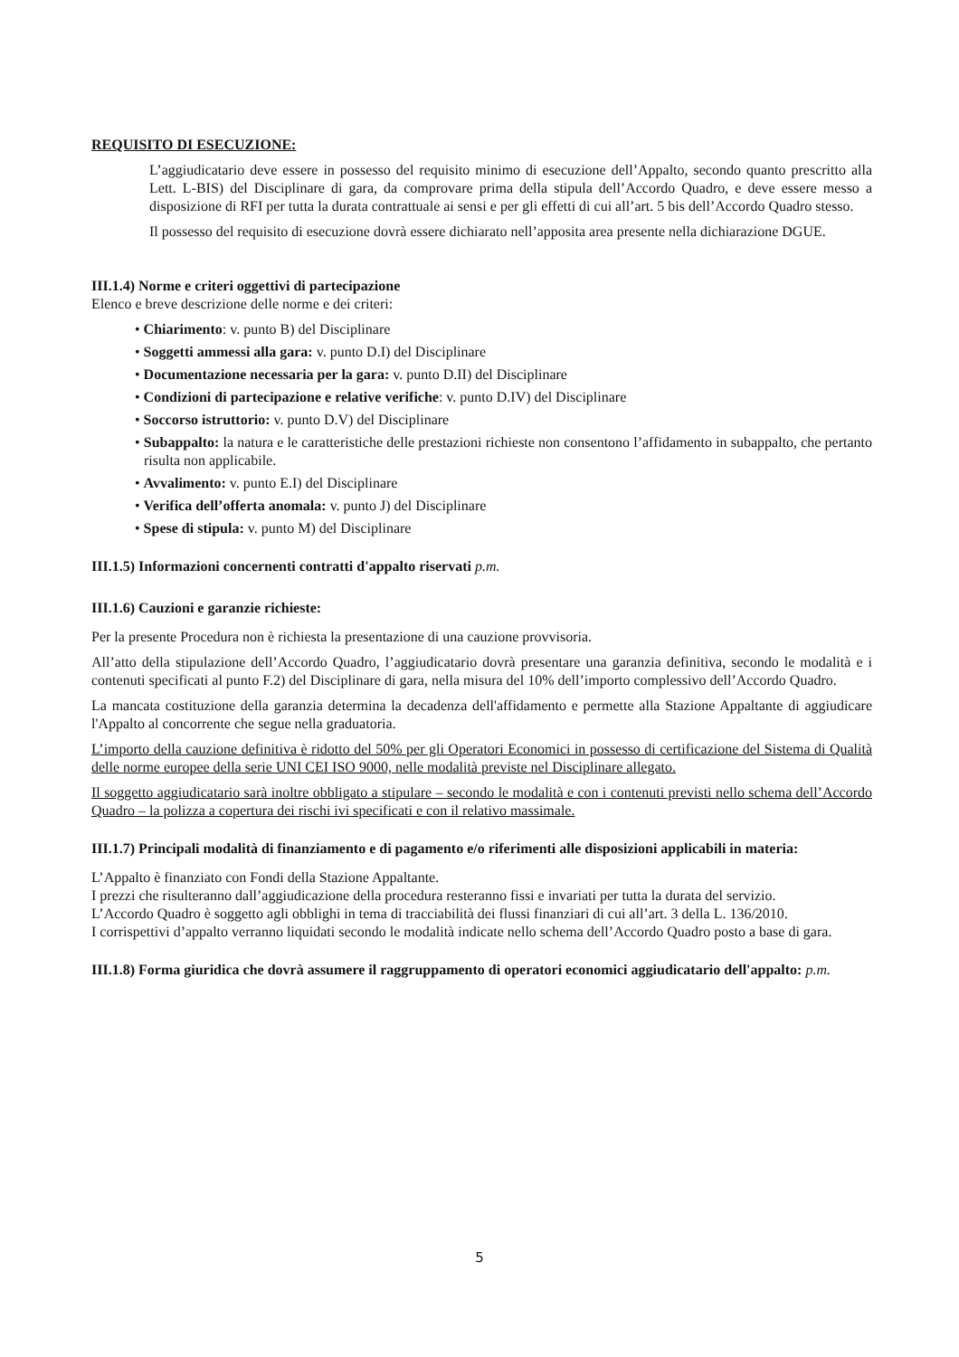REQUISITO DI ESECUZIONE:
L’aggiudicatario deve essere in possesso del requisito minimo di esecuzione dell’Appalto, secondo quanto prescritto alla Lett. L-BIS) del Disciplinare di gara, da comprovare prima della stipula dell’Accordo Quadro, e deve essere messo a disposizione di RFI per tutta la durata contrattuale ai sensi e per gli effetti di cui all’art. 5 bis dell’Accordo Quadro stesso.
Il possesso del requisito di esecuzione dovrà essere dichiarato nell’apposita area presente nella dichiarazione DGUE.
III.1.4) Norme e criteri oggettivi di partecipazione
Elenco e breve descrizione delle norme e dei criteri:
• Chiarimento: v. punto B) del Disciplinare
• Soggetti ammessi alla gara: v. punto D.I) del Disciplinare
• Documentazione necessaria per la gara: v. punto D.II) del Disciplinare
• Condizioni di partecipazione e relative verifiche: v. punto D.IV) del Disciplinare
• Soccorso istruttorio: v. punto D.V) del Disciplinare
• Subappalto: la natura e le caratteristiche delle prestazioni richieste non consentono l’affidamento in subappalto, che pertanto risulta non applicabile.
• Avvalimento: v. punto E.I) del Disciplinare
• Verifica dell’offerta anomala: v. punto J) del Disciplinare
• Spese di stipula: v. punto M) del Disciplinare
III.1.5) Informazioni concernenti contratti d'appalto riservati p.m.
III.1.6) Cauzioni e garanzie richieste:
Per la presente Procedura non è richiesta la presentazione di una cauzione provvisoria.
All’atto della stipulazione dell’Accordo Quadro, l’aggiudicatario dovrà presentare una garanzia definitiva, secondo le modalità e i contenuti specificati al punto F.2) del Disciplinare di gara, nella misura del 10% dell’importo complessivo dell’Accordo Quadro.
La mancata costituzione della garanzia determina la decadenza dell'affidamento e permette alla Stazione Appaltante di aggiudicare l'Appalto al concorrente che segue nella graduatoria.
L’importo della cauzione definitiva è ridotto del 50% per gli Operatori Economici in possesso di certificazione del Sistema di Qualità delle norme europee della serie UNI CEI ISO 9000, nelle modalità previste nel Disciplinare allegato.
Il soggetto aggiudicatario sarà inoltre obbligato a stipulare – secondo le modalità e con i contenuti previsti nello schema dell’Accordo Quadro – la polizza a copertura dei rischi ivi specificati e con il relativo massimale.
III.1.7) Principali modalità di finanziamento e di pagamento e/o riferimenti alle disposizioni applicabili in materia:
L’Appalto è finanziato con Fondi della Stazione Appaltante.
I prezzi che risulteranno dall’aggiudicazione della procedura resteranno fissi e invariati per tutta la durata del servizio.
L’Accordo Quadro è soggetto agli obblighi in tema di tracciabilità dei flussi finanziari di cui all’art. 3 della L. 136/2010.
I corrispettivi d’appalto verranno liquidati secondo le modalità indicate nello schema dell’Accordo Quadro posto a base di gara.
III.1.8) Forma giuridica che dovrà assumere il raggruppamento di operatori economici aggiudicatario dell'appalto: p.m.
5